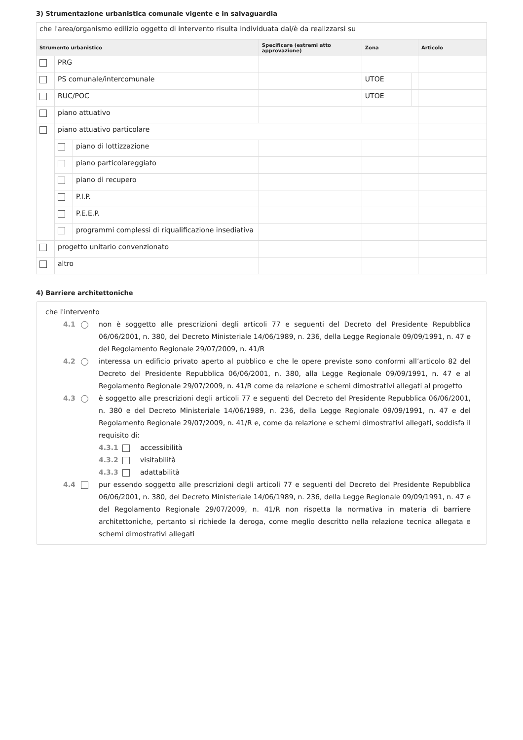3) Strumentazione urbanistica comunale vigente e in salvaguardia
| che l'area/organismo edilizio oggetto di intervento risulta individuata dal/è da realizzarsi su | | | | | | |
| Strumento urbanistico | | | Specificare (estremi atto approvazione) | Zona | | Articolo |
| | PRG | | | | | |
| | PS comunale/intercomunale | | | UTOE | | |
| | RUC/POC | | | UTOE | | |
| | piano attuativo | | | | | |
| | piano attuativo particolare | | | | | |
| | | piano di lottizzazione | | | | |
| | | piano particolareggiato | | | | |
| | | piano di recupero | | | | |
| | | P.I.P. | | | | |
| | | P.E.E.P. | | | | |
| | | programmi complessi di riqualificazione insediativa | | | | |
| | progetto unitario convenzionato | | | | | |
| | altro | | | | | |
4) Barriere architettoniche
che l'intervento
4.1 non è soggetto alle prescrizioni degli articoli 77 e seguenti del Decreto del Presidente Repubblica 06/06/2001, n. 380, del Decreto Ministeriale 14/06/1989, n. 236, della Legge Regionale 09/09/1991, n. 47 e del Regolamento Regionale 29/07/2009, n. 41/R
4.2 interessa un edificio privato aperto al pubblico e che le opere previste sono conformi all’articolo 82 del Decreto del Presidente Repubblica 06/06/2001, n. 380, alla Legge Regionale 09/09/1991, n. 47 e al Regolamento Regionale 29/07/2009, n. 41/R come da relazione e schemi dimostrativi allegati al progetto
4.3 è soggetto alle prescrizioni degli articoli 77 e seguenti del Decreto del Presidente Repubblica 06/06/2001, n. 380 e del Decreto Ministeriale 14/06/1989, n. 236, della Legge Regionale 09/09/1991, n. 47 e del Regolamento Regionale 29/07/2009, n. 41/R e, come da relazione e schemi dimostrativi allegati, soddisfa il requisito di:
4.3.1 accessibilità
4.3.2 visitabilità
4.3.3 adattabilità
4.4 pur essendo soggetto alle prescrizioni degli articoli 77 e seguenti del Decreto del Presidente Repubblica 06/06/2001, n. 380, del Decreto Ministeriale 14/06/1989, n. 236, della Legge Regionale 09/09/1991, n. 47 e del Regolamento Regionale 29/07/2009, n. 41/R non rispetta la normativa in materia di barriere architettoniche, pertanto si richiede la deroga, come meglio descritto nella relazione tecnica allegata e schemi dimostrativi allegati